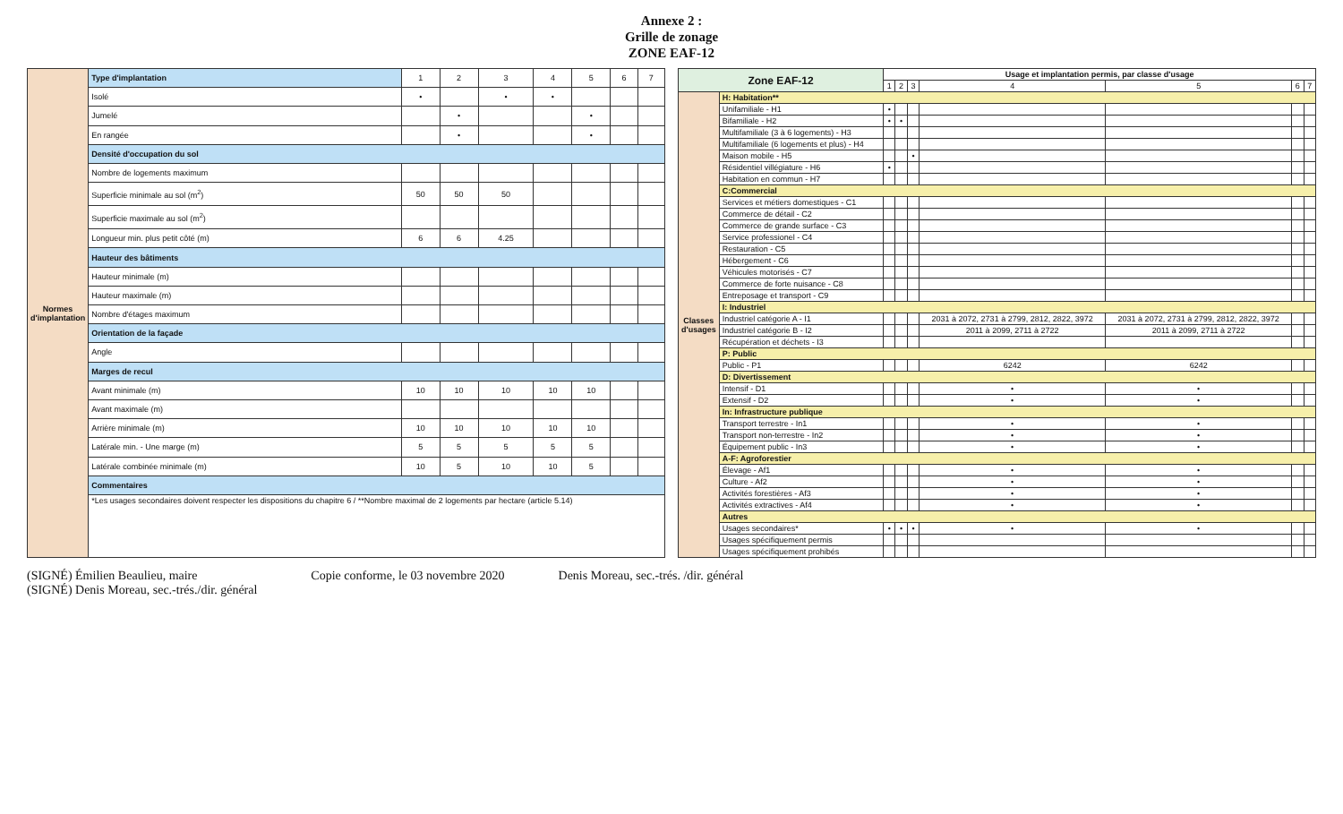Annexe 2 :
Grille de zonage
ZONE EAF-12
| Normes d'implantation | Type d'implantation | 1 | 2 | 3 | 4 | 5 | 6 | 7 |
| | Isolé | • | | • | • | | | |
| | Jumelé | | • | | | • | | |
| | En rangée | | • | | | • | | |
| | Densité d'occupation du sol | | | | | | | |
| | Nombre de logements maximum | | | | | | | |
| | Superficie minimale au sol (m<sup>2</sup>) | 50 | 50 | 50 | | | | |
| | Superficie maximale au sol (m<sup>2</sup>) | | | | | | | |
| | Longueur min. plus petit côté (m) | 6 | 6 | 4.25 | | | | |
| | Hauteur des bâtiments | | | | | | | |
| | Hauteur minimale (m) | | | | | | | |
| | Hauteur maximale (m) | | | | | | | |
| | Nombre d'étages maximum | | | | | | | |
| | Orientation de la façade | | | | | | | |
| | Angle | | | | | | | |
| | Marges de recul | | | | | | | |
| | Avant minimale (m) | 10 | 10 | 10 | 10 | 10 | | |
| | Avant maximale (m) | | | | | | | |
| | Arrière minimale (m) | 10 | 10 | 10 | 10 | 10 | | |
| | Latérale min. - Une marge (m) | 5 | 5 | 5 | 5 | 5 | | |
| | Latérale combinée minimale (m) | 10 | 5 | 10 | 10 | 5 | | |
| | Commentaires | | | | | | | |
| | *Les usages secondaires doivent respecter les dispositions du chapitre 6 / **Nombre maximal de 2 logements par hectare (article 5.14) | | | | | | | |
| Zone EAF-12 | | Usage et implantation permis, par classe d'usage | | | | | | |
| | | 1 | 2 | 3 | 4 | 5 | 6 | 7 |
| Classes d'usages | H: Habitation** | | | | | | | |
| | Unifamiliale - H1 | • | | | | | | |
| | Bifamiliale - H2 | • | • | | | | | |
| | Multifamiliale (3 à 6 logements) - H3 | | | | | | | |
| | Multifamiliale (6 logements et plus) - H4 | | | | | | | |
| | Maison mobile - H5 | | | • | | | | |
| | Résidentiel villégiature - H6 | • | | | | | | |
| | Habitation en commun - H7 | | | | | | | |
| | C:Commercial | | | | | | | |
| | Services et métiers domestiques - C1 | | | | | | | |
| | Commerce de détail - C2 | | | | | | | |
| | Commerce de grande surface - C3 | | | | | | | |
| | Service professionel - C4 | | | | | | | |
| | Restauration - C5 | | | | | | | |
| | Hébergement - C6 | | | | | | | |
| | Véhicules motorisés - C7 | | | | | | | |
| | Commerce de forte nuisance - C8 | | | | | | | |
| | Entreposage et transport - C9 | | | | | | | |
| | I: Industriel | | | | | | | |
| | Industriel catégorie A - I1 | | | | 2031 à 2072, 2731 à 2799, 2812, 2822, 3972 | 2031 à 2072, 2731 à 2799, 2812, 2822, 3972 | | |
| | Industriel catégorie B - I2 | | | | 2011 à 2099, 2711 à 2722 | 2011 à 2099, 2711 à 2722 | | |
| | Récupération et déchets - I3 | | | | | | | |
| | P: Public | | | | | | | |
| | Public - P1 | | | | 6242 | 6242 | | |
| | D: Divertissement | | | | | | | |
| | Intensif - D1 | | | | • | • | | |
| | Extensif - D2 | | | | • | • | | |
| | In: Infrastructure publique | | | | | | | |
| | Transport terrestre - In1 | | | | • | • | | |
| | Transport non-terrestre - In2 | | | | • | • | | |
| | Équipement public - In3 | | | | • | • | | |
| | A-F: Agroforestier | | | | | | | |
| | Élevage - Af1 | | | | • | • | | |
| | Culture - Af2 | | | | • | • | | |
| | Activités forestières - Af3 | | | | • | • | | |
| | Activités extractives - Af4 | | | | • | • | | |
| | Autres | | | | | | | |
| | Usages secondaires* | • | • | • | • | • | | |
| | Usages spécifiquement permis | | | | | | | |
| | Usages spécifiquement prohibés | | | | | | | |
(SIGNÉ) Émilien Beaulieu, maire
(SIGNÉ) Denis Moreau, sec.-trés./dir. général
Copie conforme, le 03 novembre 2020
Denis Moreau, sec.-trés. /dir. général